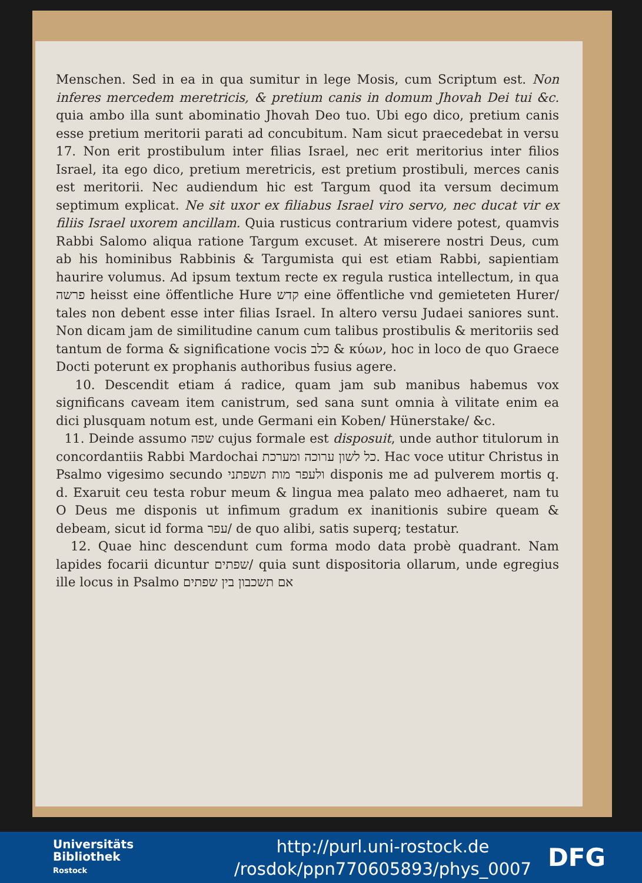Menschen. Sed in ea in qua sumitur in lege Mosis, cum Scriptum est. Non inferes mercedem meretricis, & pretium canis in domum Jhovah Dei tui &c. quia ambo illa sunt abominatio Jhovah Deo tuo. Ubi ego dico, pretium canis esse pretium meritorii parati ad concubitum. Nam sicut praecedebat in versu 17. Non erit prostibulum inter filias Israel, nec erit meritorius inter filios Israel, ita ego dico, pretium meretricis, est pretium prostibuli, merces canis est meritorii. Nec audiendum hic est Targum quod ita versum decimum septimum explicat. Ne sit uxor ex filiabus Israel viro servo, nec ducat vir ex filiis Israel uxorem ancillam. Quia rusticus contrarium videre potest, quamvis Rabbi Salomo aliqua ratione Targum excuset. At miserere nostri Deus, cum ab his hominibus Rabbinis & Targumista qui est etiam Rabbi, sapientiam haurire volumus. Ad ipsum textum recte ex regula rustica intellectum, in qua פרשה heisst eine öffentliche Hure קדש eine öffentliche vnd gemieteten Hurer/ tales non debent esse inter filias Israel. In altero versu Judaei saniores sunt. Non dicam jam de similitudine canum cum talibus prostibulis & meritoriis sed tantum de forma & significatione vocis כלב & κύων, hoc in loco de quo Graece Docti poterunt ex prophanis authoribus fusius agere.
10. Descendit etiam á radice, quam jam sub manibus habemus vox significans caveam item canistrum, sed sana sunt omnia à vilitate enim ea dici plusquam notum est, unde Germani ein Koben/ Hünerstake/ &c.
11. Deinde assumo שפה cujus formale est disposuit, unde author titulorum in concordantiis Rabbi Mardochai כל לשון ערוכה ומערכת. Hac voce utitur Christus in Psalmo vigesimo secundo ולעפר מות תשפתני disponis me ad pulverem mortis q. d. Exaruit ceu testa robur meum & lingua mea palato meo adhaeret, nam tu O Deus me disponis ut infimum gradum ex inanitionis subire queam & debeam, sicut id forma עפר/ de quo alibi, satis superq; testatur.
12. Quae hinc descendunt cum forma modo data probè quadrant. Nam lapides focarii dicuntur שפתים/ quia sunt dispositoria ollarum, unde egregius ille locus in Psalmo אם תשכבון בין שפתים
Universitäts
Bibliothek
Rostock
http://purl.uni-rostock.de
/rosdok/ppn770605893/phys_0007
DFG